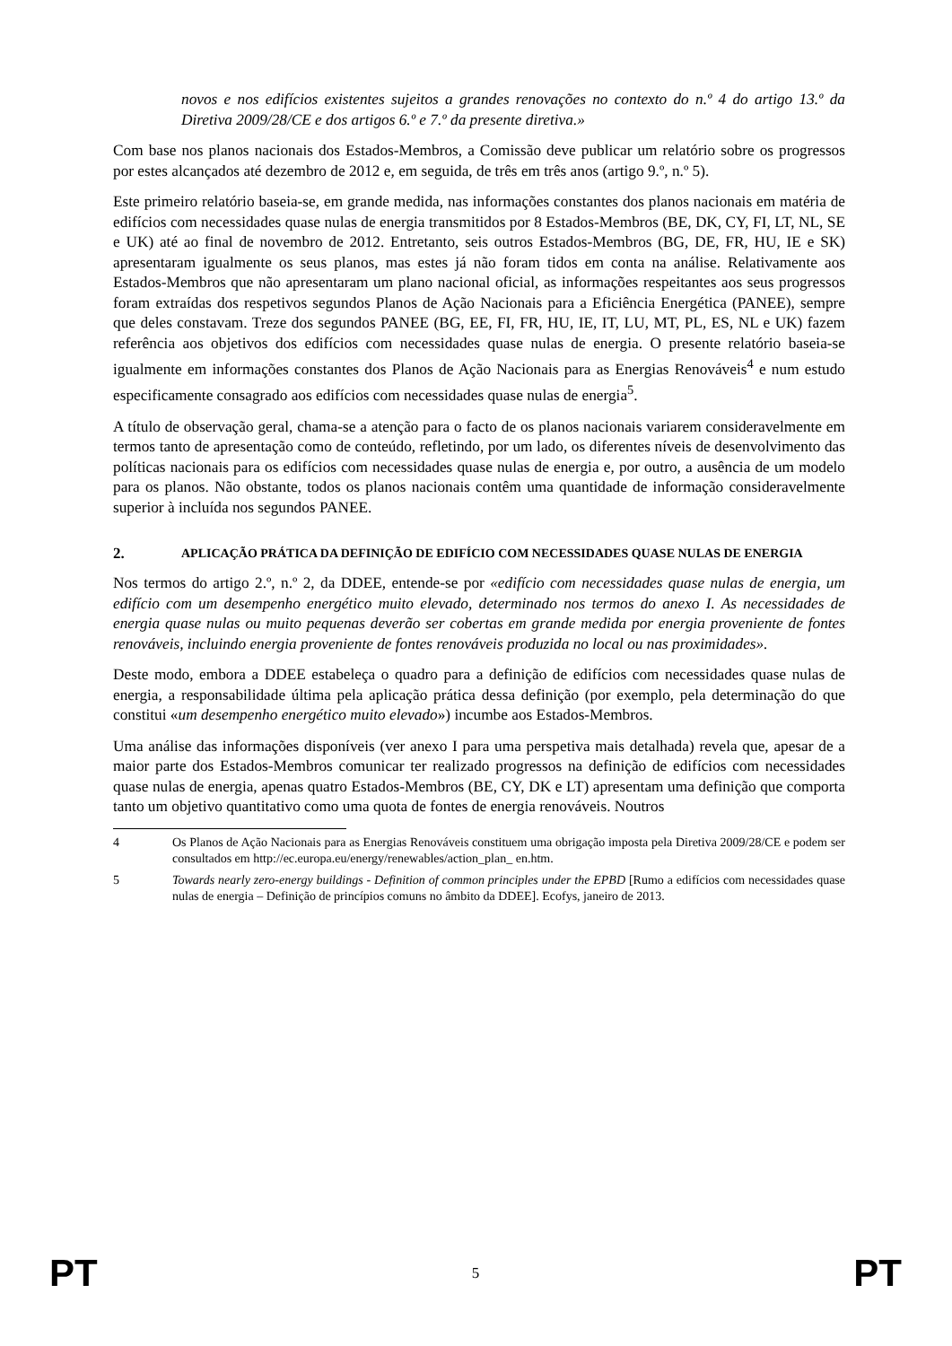novos e nos edifícios existentes sujeitos a grandes renovações no contexto do n.º 4 do artigo 13.º da Diretiva 2009/28/CE e dos artigos 6.º e 7.º da presente diretiva.»
Com base nos planos nacionais dos Estados-Membros, a Comissão deve publicar um relatório sobre os progressos por estes alcançados até dezembro de 2012 e, em seguida, de três em três anos (artigo 9.º, n.º 5).
Este primeiro relatório baseia-se, em grande medida, nas informações constantes dos planos nacionais em matéria de edifícios com necessidades quase nulas de energia transmitidos por 8 Estados-Membros (BE, DK, CY, FI, LT, NL, SE e UK) até ao final de novembro de 2012. Entretanto, seis outros Estados-Membros (BG, DE, FR, HU, IE e SK) apresentaram igualmente os seus planos, mas estes já não foram tidos em conta na análise. Relativamente aos Estados-Membros que não apresentaram um plano nacional oficial, as informações respeitantes aos seus progressos foram extraídas dos respetivos segundos Planos de Ação Nacionais para a Eficiência Energética (PANEE), sempre que deles constavam. Treze dos segundos PANEE (BG, EE, FI, FR, HU, IE, IT, LU, MT, PL, ES, NL e UK) fazem referência aos objetivos dos edifícios com necessidades quase nulas de energia. O presente relatório baseia-se igualmente em informações constantes dos Planos de Ação Nacionais para as Energias Renováveis<sup>4</sup> e num estudo especificamente consagrado aos edifícios com necessidades quase nulas de energia<sup>5</sup>.
A título de observação geral, chama-se a atenção para o facto de os planos nacionais variarem consideravelmente em termos tanto de apresentação como de conteúdo, refletindo, por um lado, os diferentes níveis de desenvolvimento das políticas nacionais para os edifícios com necessidades quase nulas de energia e, por outro, a ausência de um modelo para os planos. Não obstante, todos os planos nacionais contêm uma quantidade de informação consideravelmente superior à incluída nos segundos PANEE.
2. APLICAÇÃO PRÁTICA DA DEFINIÇÃO DE EDIFÍCIO COM NECESSIDADES QUASE NULAS DE ENERGIA
Nos termos do artigo 2.º, n.º 2, da DDEE, entende-se por «edifício com necessidades quase nulas de energia, um edifício com um desempenho energético muito elevado, determinado nos termos do anexo I. As necessidades de energia quase nulas ou muito pequenas deverão ser cobertas em grande medida por energia proveniente de fontes renováveis, incluindo energia proveniente de fontes renováveis produzida no local ou nas proximidades».
Deste modo, embora a DDEE estabeleça o quadro para a definição de edifícios com necessidades quase nulas de energia, a responsabilidade última pela aplicação prática dessa definição (por exemplo, pela determinação do que constitui «um desempenho energético muito elevado») incumbe aos Estados-Membros.
Uma análise das informações disponíveis (ver anexo I para uma perspetiva mais detalhada) revela que, apesar de a maior parte dos Estados-Membros comunicar ter realizado progressos na definição de edifícios com necessidades quase nulas de energia, apenas quatro Estados-Membros (BE, CY, DK e LT) apresentam uma definição que comporta tanto um objetivo quantitativo como uma quota de fontes de energia renováveis. Noutros
4 Os Planos de Ação Nacionais para as Energias Renováveis constituem uma obrigação imposta pela Diretiva 2009/28/CE e podem ser consultados em http://ec.europa.eu/energy/renewables/action_plan_ en.htm.
5 Towards nearly zero-energy buildings - Definition of common principles under the EPBD [Rumo a edifícios com necessidades quase nulas de energia – Definição de princípios comuns no âmbito da DDEE]. Ecofys, janeiro de 2013.
PT 5 PT